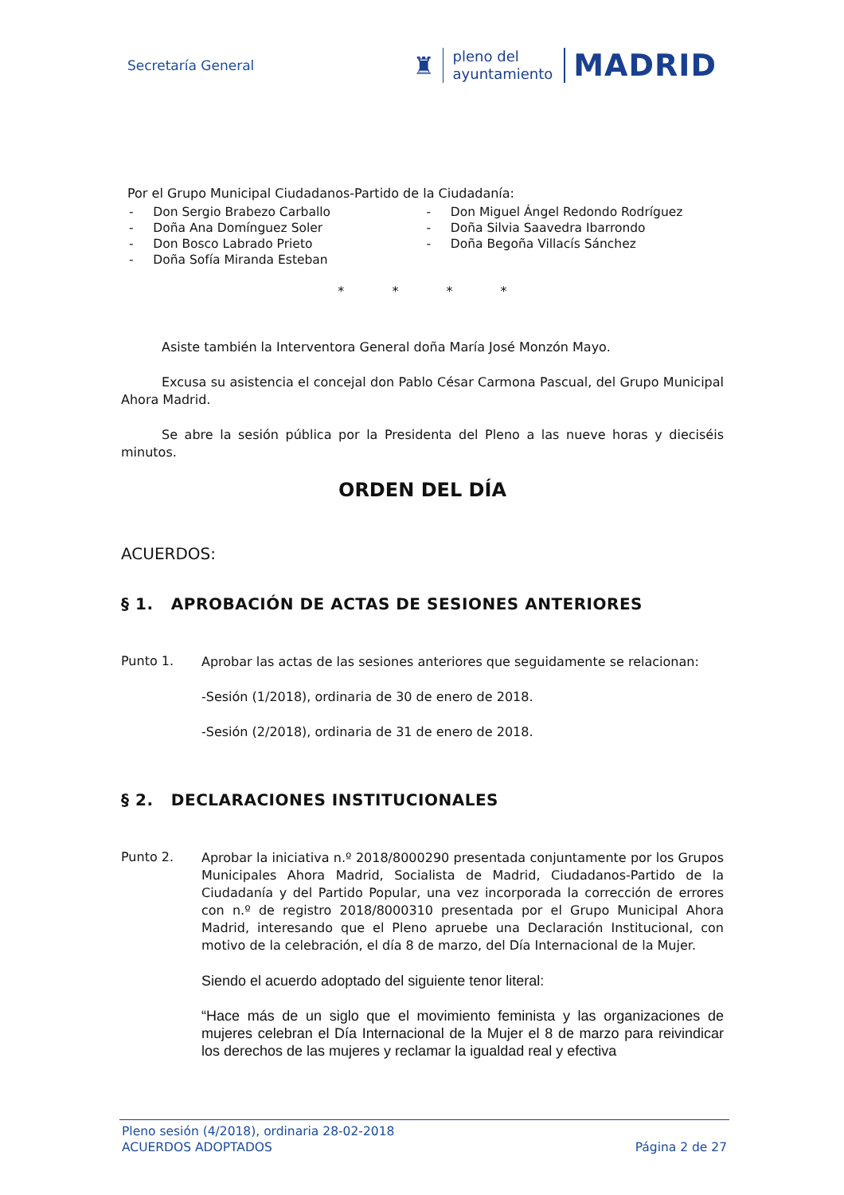Secretaría General
♜
pleno del
ayuntamiento
MADRID
Por el Grupo Municipal Ciudadanos-Partido de la Ciudadanía:
- Don Sergio Brabezo Carballo
- Doña Ana Domínguez Soler
- Don Bosco Labrado Prieto
- Doña Sofía Miranda Esteban
- Don Miguel Ángel Redondo Rodríguez
- Doña Silvia Saavedra Ibarrondo
- Doña Begoña Villacís Sánchez
* * * *
Asiste también la Interventora General doña María José Monzón Mayo.
Excusa su asistencia el concejal don Pablo César Carmona Pascual, del Grupo Municipal Ahora Madrid.
Se abre la sesión pública por la Presidenta del Pleno a las nueve horas y dieciséis minutos.
ORDEN DEL DÍA
ACUERDOS:
§ 1. APROBACIÓN DE ACTAS DE SESIONES ANTERIORES
Punto 1.
Aprobar las actas de las sesiones anteriores que seguidamente se relacionan:
-Sesión (1/2018), ordinaria de 30 de enero de 2018.
-Sesión (2/2018), ordinaria de 31 de enero de 2018.
§ 2. DECLARACIONES INSTITUCIONALES
Punto 2.
Aprobar la iniciativa n.º 2018/8000290 presentada conjuntamente por los Grupos Municipales Ahora Madrid, Socialista de Madrid, Ciudadanos-Partido de la Ciudadanía y del Partido Popular, una vez incorporada la corrección de errores con n.º de registro 2018/8000310 presentada por el Grupo Municipal Ahora Madrid, interesando que el Pleno apruebe una Declaración Institucional, con motivo de la celebración, el día 8 de marzo, del Día Internacional de la Mujer.
Siendo el acuerdo adoptado del siguiente tenor literal:
“Hace más de un siglo que el movimiento feminista y las organizaciones de mujeres celebran el Día Internacional de la Mujer el 8 de marzo para reivindicar los derechos de las mujeres y reclamar la igualdad real y efectiva
Pleno sesión (4/2018), ordinaria 28-02-2018
ACUERDOS ADOPTADOS Página 2 de 27